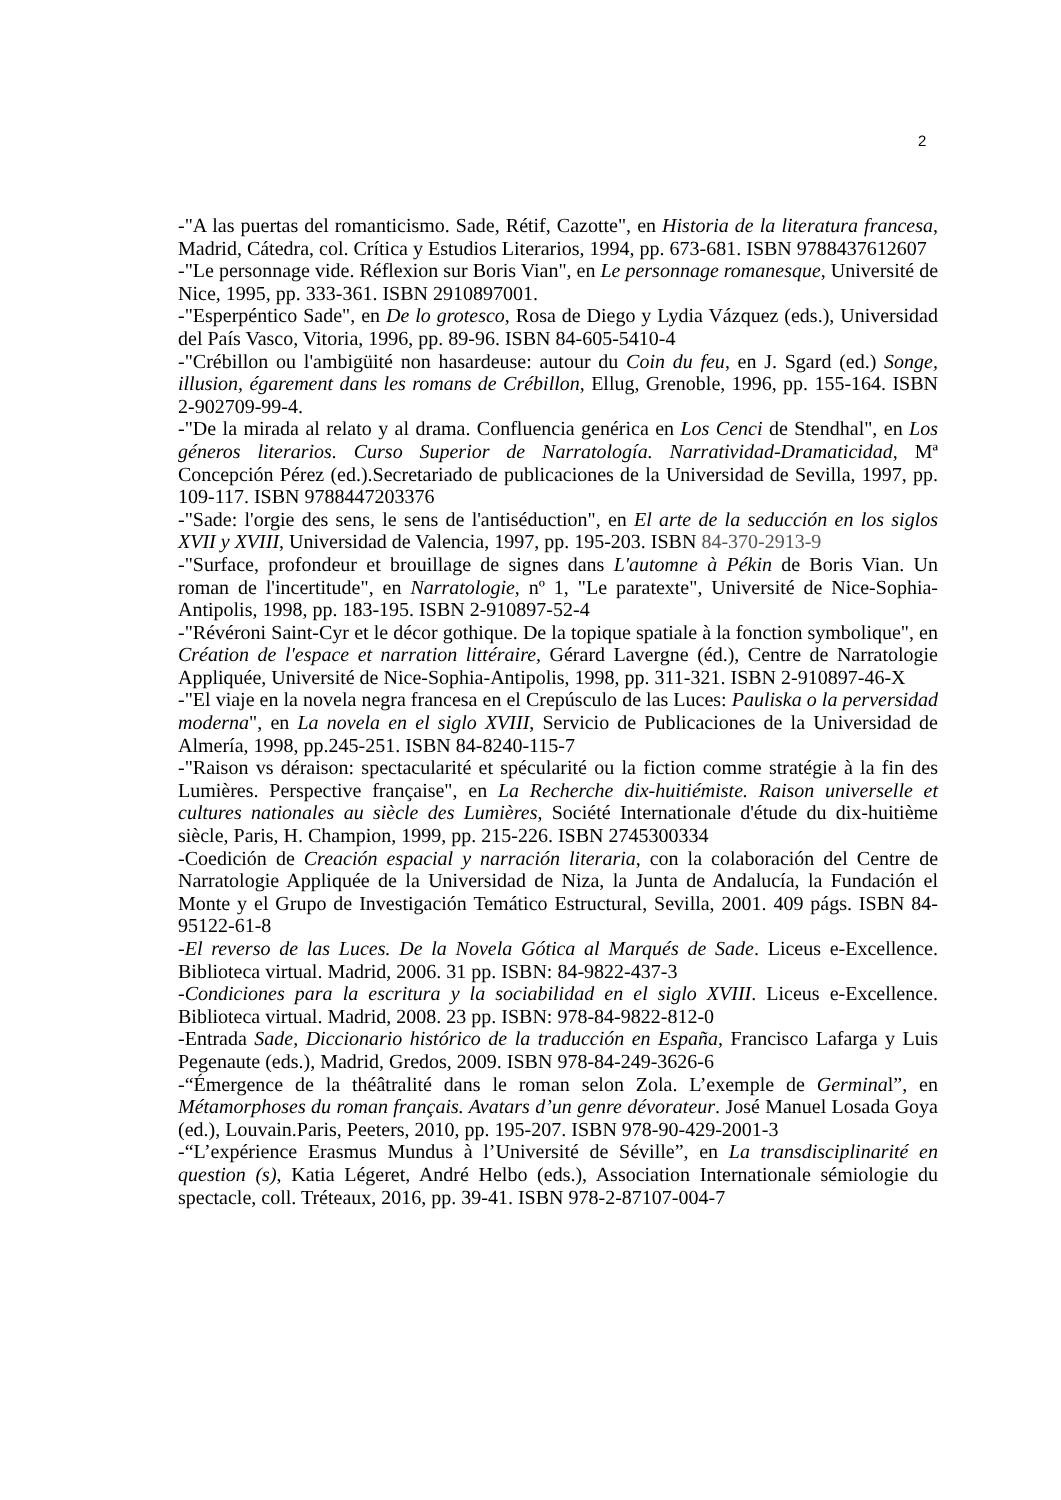2
-"A las puertas del romanticismo. Sade, Rétif, Cazotte", en Historia de la literatura francesa, Madrid, Cátedra, col. Crítica y Estudios Literarios, 1994, pp. 673-681. ISBN 9788437612607
-"Le personnage vide. Réflexion sur Boris Vian", en Le personnage romanesque, Université de Nice, 1995, pp. 333-361. ISBN 2910897001.
-"Esperpéntico Sade", en De lo grotesco, Rosa de Diego y Lydia Vázquez (eds.), Universidad del País Vasco, Vitoria, 1996, pp. 89-96. ISBN 84-605-5410-4
-"Crébillon ou l'ambigüité non hasardeuse: autour du Coin du feu, en J. Sgard (ed.) Songe, illusion, égarement dans les romans de Crébillon, Ellug, Grenoble, 1996, pp. 155-164. ISBN 2-902709-99-4.
-"De la mirada al relato y al drama. Confluencia genérica en Los Cenci de Stendhal", en Los géneros literarios. Curso Superior de Narratología. Narratividad-Dramaticidad, Mª Concepción Pérez (ed.).Secretariado de publicaciones de la Universidad de Sevilla, 1997, pp. 109-117. ISBN 9788447203376
-"Sade: l'orgie des sens, le sens de l'antiséduction", en El arte de la seducción en los siglos XVII y XVIII, Universidad de Valencia, 1997, pp. 195-203. ISBN 84-370-2913-9
-"Surface, profondeur et brouillage de signes dans L'automne à Pékin de Boris Vian. Un roman de l'incertitude", en Narratologie, nº 1, "Le paratexte", Université de Nice-Sophia-Antipolis, 1998, pp. 183-195. ISBN 2-910897-52-4
-"Révéroni Saint-Cyr et le décor gothique. De la topique spatiale à la fonction symbolique", en Création de l'espace et narration littéraire, Gérard Lavergne (éd.), Centre de Narratologie Appliquée, Université de Nice-Sophia-Antipolis, 1998, pp. 311-321. ISBN 2-910897-46-X
-"El viaje en la novela negra francesa en el Crepúsculo de las Luces: Pauliska o la perversidad moderna", en La novela en el siglo XVIII, Servicio de Publicaciones de la Universidad de Almería, 1998, pp.245-251. ISBN 84-8240-115-7
-"Raison vs déraison: spectacularité et spécularité ou la fiction comme stratégie à la fin des Lumières. Perspective française", en La Recherche dix-huitiémiste. Raison universelle et cultures nationales au siècle des Lumières, Société Internationale d'étude du dix-huitième siècle, Paris, H. Champion, 1999, pp. 215-226. ISBN 2745300334
-Coedición de Creación espacial y narración literaria, con la colaboración del Centre de Narratologie Appliquée de la Universidad de Niza, la Junta de Andalucía, la Fundación el Monte y el Grupo de Investigación Temático Estructural, Sevilla, 2001. 409 págs. ISBN 84-95122-61-8
-El reverso de las Luces. De la Novela Gótica al Marqués de Sade. Liceus e-Excellence. Biblioteca virtual. Madrid, 2006. 31 pp. ISBN: 84-9822-437-3
-Condiciones para la escritura y la sociabilidad en el siglo XVIII. Liceus e-Excellence. Biblioteca virtual. Madrid, 2008. 23 pp. ISBN: 978-84-9822-812-0
-Entrada Sade, Diccionario histórico de la traducción en España, Francisco Lafarga y Luis Pegenaute (eds.), Madrid, Gredos, 2009. ISBN 978-84-249-3626-6
-“Émergence de la théâtralité dans le roman selon Zola. L’exemple de Germinal”, en Métamorphoses du roman français. Avatars d’un genre dévorateur. José Manuel Losada Goya (ed.), Louvain.Paris, Peeters, 2010, pp. 195-207. ISBN 978-90-429-2001-3
-“L’expérience Erasmus Mundus à l’Université de Séville”, en La transdisciplinarité en question (s), Katia Légeret, André Helbo (eds.), Association Internationale sémiologie du spectacle, coll. Tréteaux, 2016, pp. 39-41. ISBN 978-2-87107-004-7